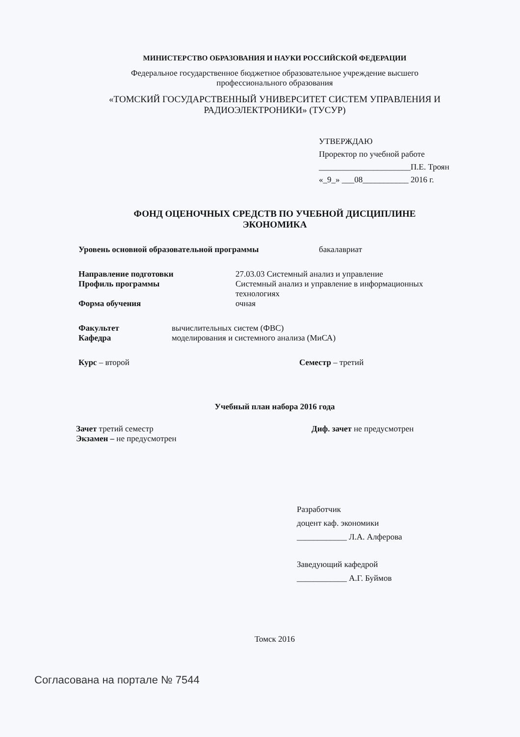МИНИСТЕРСТВО ОБРАЗОВАНИЯ И НАУКИ РОССИЙСКОЙ ФЕДЕРАЦИИ
Федеральное государственное бюджетное образовательное учреждение высшего
профессионального образования
«ТОМСКИЙ ГОСУДАРСТВЕННЫЙ УНИВЕРСИТЕТ СИСТЕМ УПРАВЛЕНИЯ И
РАДИОЭЛЕКТРОНИКИ» (ТУСУР)
УТВЕРЖДАЮ
Проректор по учебной работе
______________________П.Е. Троян
«_9_» ___08___________ 2016 г.
ФОНД ОЦЕНОЧНЫХ СРЕДСТВ ПО УЧЕБНОЙ ДИСЦИПЛИНЕ
ЭКОНОМИКА
Уровень основной образовательной программы бакалавриат
Направление подготовки 27.03.03 Системный анализ и управление
Профиль программы Системный анализ и управление в информационных
технологиях
Форма обучения очная
Факультет вычислительных систем (ФВС)
Кафедра моделирования и системного анализа (МиСА)
Курс – второй Семестр – третий
Учебный план набора 2016 года
Зачет третий семестр
Экзамен – не предусмотрен Диф. зачет не предусмотрен
Разработчик
доцент каф. экономики
____________ Л.А. Алферова
Заведующий кафедрой
____________ А.Г. Буймов
Томск 2016
Согласована на портале № 7544